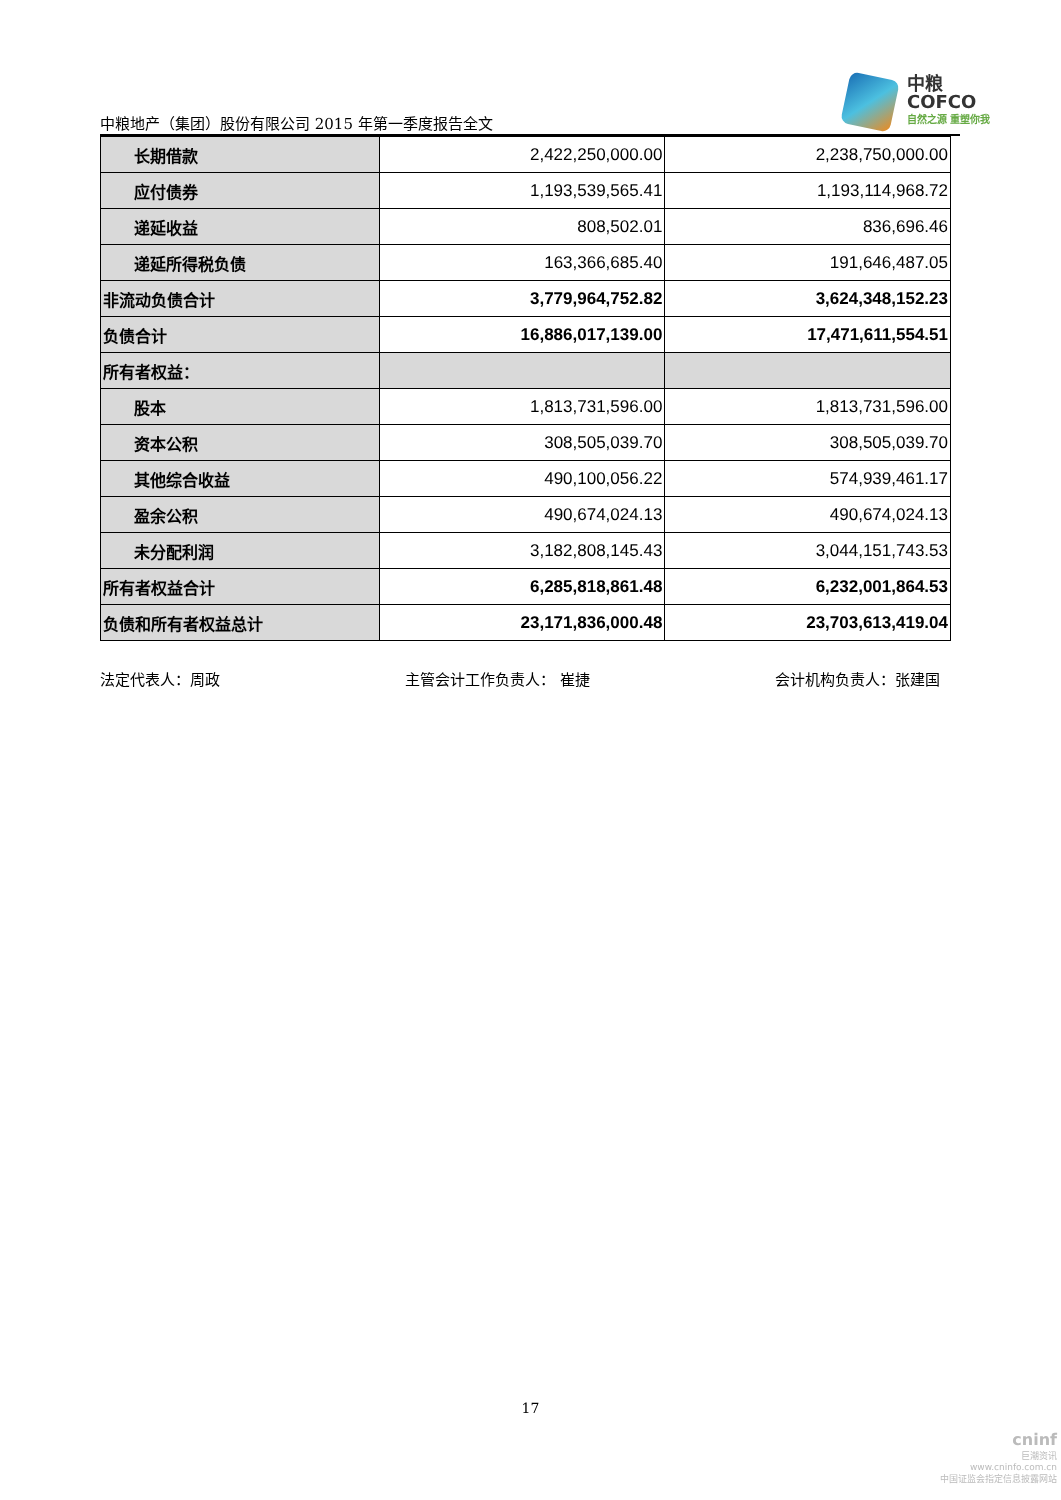中粮地产（集团）股份有限公司 2015 年第一季度报告全文
中粮
COFCO
自然之源 重塑你我
| 长期借款 | 2,422,250,000.00 | 2,238,750,000.00 |
| 应付债券 | 1,193,539,565.41 | 1,193,114,968.72 |
| 递延收益 | 808,502.01 | 836,696.46 |
| 递延所得税负债 | 163,366,685.40 | 191,646,487.05 |
| 非流动负债合计 | 3,779,964,752.82 | 3,624,348,152.23 |
| 负债合计 | 16,886,017,139.00 | 17,471,611,554.51 |
| 所有者权益： | | |
| 股本 | 1,813,731,596.00 | 1,813,731,596.00 |
| 资本公积 | 308,505,039.70 | 308,505,039.70 |
| 其他综合收益 | 490,100,056.22 | 574,939,461.17 |
| 盈余公积 | 490,674,024.13 | 490,674,024.13 |
| 未分配利润 | 3,182,808,145.43 | 3,044,151,743.53 |
| 所有者权益合计 | 6,285,818,861.48 | 6,232,001,864.53 |
| 负债和所有者权益总计 | 23,171,836,000.48 | 23,703,613,419.04 |
法定代表人：周政 主管会计工作负责人： 崔捷 会计机构负责人：张建国
17
cninf
巨潮资讯
www.cninfo.com.cn
中国证监会指定信息披露网站